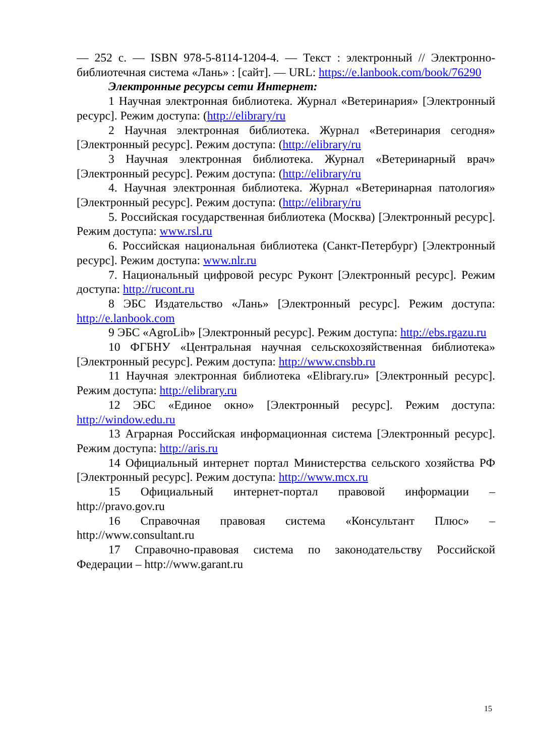— 252 с. — ISBN 978-5-8114-1204-4. — Текст : электронный // Электронно-библиотечная система «Лань» : [сайт]. — URL: https://e.lanbook.com/book/76290
Электронные ресурсы сети Интернет:
1 Научная электронная библиотека. Журнал «Ветеринария» [Электронный ресурс]. Режим доступа: (http://elibrary/ru
2 Научная электронная библиотека. Журнал «Ветеринария сегодня» [Электронный ресурс]. Режим доступа: (http://elibrary/ru
3 Научная электронная библиотека. Журнал «Ветеринарный врач» [Электронный ресурс]. Режим доступа: (http://elibrary/ru
4. Научная электронная библиотека. Журнал «Ветеринарная патология» [Электронный ресурс]. Режим доступа: (http://elibrary/ru
5. Российская государственная библиотека (Москва) [Электронный ресурс]. Режим доступа: www.rsl.ru
6. Российская национальная библиотека (Санкт-Петербург) [Электронный ресурс]. Режим доступа: www.nlr.ru
7. Национальный цифровой ресурс Руконт [Электронный ресурс]. Режим доступа: http://rucont.ru
8 ЭБС Издательство «Лань» [Электронный ресурс]. Режим доступа: http://e.lanbook.com
9 ЭБС «AgroLib» [Электронный ресурс]. Режим доступа: http://ebs.rgazu.ru
10 ФГБНУ «Центральная научная сельскохозяйственная библиотека» [Электронный ресурс]. Режим доступа: http://www.cnsbb.ru
11 Научная электронная библиотека «Elibrary.ru» [Электронный ресурс]. Режим доступа: http://elibrary.ru
12 ЭБС «Единое окно» [Электронный ресурс]. Режим доступа: http://window.edu.ru
13 Аграрная Российская информационная система [Электронный ресурс]. Режим доступа: http://aris.ru
14 Официальный интернет портал Министерства сельского хозяйства РФ [Электронный ресурс]. Режим доступа: http://www.mcx.ru
15 Официальный интернет-портал правовой информации – http://pravo.gov.ru
16 Справочная правовая система «Консультант Плюс» – http://www.consultant.ru
17 Справочно-правовая система по законодательству Российской Федерации – http://www.garant.ru
15